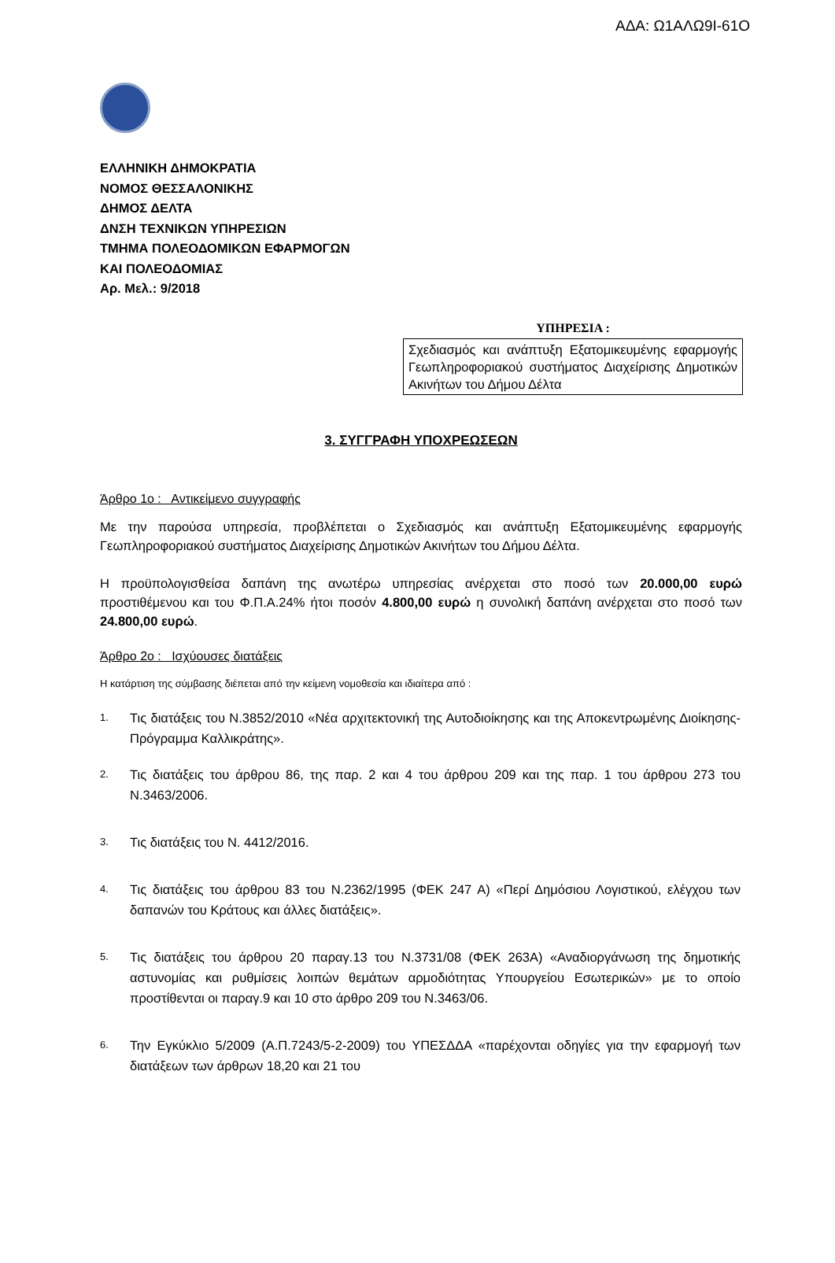ΑΔΑ: Ω1ΑΛΩ9Ι-61Ο
ΕΛΛΗΝΙΚΗ ΔΗΜΟΚΡΑΤΙΑ
ΝΟΜΟΣ ΘΕΣΣΑΛΟΝΙΚΗΣ
ΔΗΜΟΣ ΔΕΛΤΑ
ΔΝΣΗ ΤΕΧΝΙΚΩΝ ΥΠΗΡΕΣΙΩΝ
ΤΜΗΜΑ ΠΟΛΕΟΔΟΜΙΚΩΝ ΕΦΑΡΜΟΓΩΝ
ΚΑΙ ΠΟΛΕΟΔΟΜΙΑΣ
Αρ. Μελ.: 9/2018
ΥΠΗΡΕΣΙΑ :
Σχεδιασμός και ανάπτυξη Εξατομικευμένης εφαρμογής Γεωπληροφοριακού συστήματος Διαχείρισης Δημοτικών Ακινήτων του Δήμου Δέλτα
3. ΣΥΓΓΡΑΦΗ ΥΠΟΧΡΕΩΣΕΩΝ
Άρθρο 1ο : Αντικείμενο συγγραφής
Με την παρούσα υπηρεσία, προβλέπεται ο Σχεδιασμός και ανάπτυξη Εξατομικευμένης εφαρμογής Γεωπληροφοριακού συστήματος Διαχείρισης Δημοτικών Ακινήτων του Δήμου Δέλτα.
Η προϋπολογισθείσα δαπάνη της ανωτέρω υπηρεσίας ανέρχεται στο ποσό των 20.000,00 ευρώ προστιθέμενου και του Φ.Π.Α.24% ήτοι ποσόν 4.800,00 ευρώ η συνολική δαπάνη ανέρχεται στο ποσό των 24.800,00 ευρώ.
Άρθρο 2ο : Ισχύουσες διατάξεις
Η κατάρτιση της σύμβασης διέπεται από την κείμενη νομοθεσία και ιδιαίτερα από :
1. Τις διατάξεις του Ν.3852/2010 «Νέα αρχιτεκτονική της Αυτοδιοίκησης και της Αποκεντρωμένης Διοίκησης-Πρόγραμμα Καλλικράτης».
2. Τις διατάξεις του άρθρου 86, της παρ. 2 και 4 του άρθρου 209 και της παρ. 1 του άρθρου 273 του Ν.3463/2006.
3. Τις διατάξεις του Ν. 4412/2016.
4. Τις διατάξεις του άρθρου 83 του Ν.2362/1995 (ΦΕΚ 247 Α) «Περί Δημόσιου Λογιστικού, ελέγχου των δαπανών του Κράτους και άλλες διατάξεις».
5. Τις διατάξεις του άρθρου 20 παραγ.13 του Ν.3731/08 (ΦΕΚ 263Α) «Αναδιοργάνωση της δημοτικής αστυνομίας και ρυθμίσεις λοιπών θεμάτων αρμοδιότητας Υπουργείου Εσωτερικών» με το οποίο προστίθενται οι παραγ.9 και 10 στο άρθρο 209 του Ν.3463/06.
6. Την Εγκύκλιο 5/2009 (Α.Π.7243/5-2-2009) του ΥΠΕΣΔΔΑ «παρέχονται οδηγίες για την εφαρμογή των διατάξεων των άρθρων 18,20 και 21 του